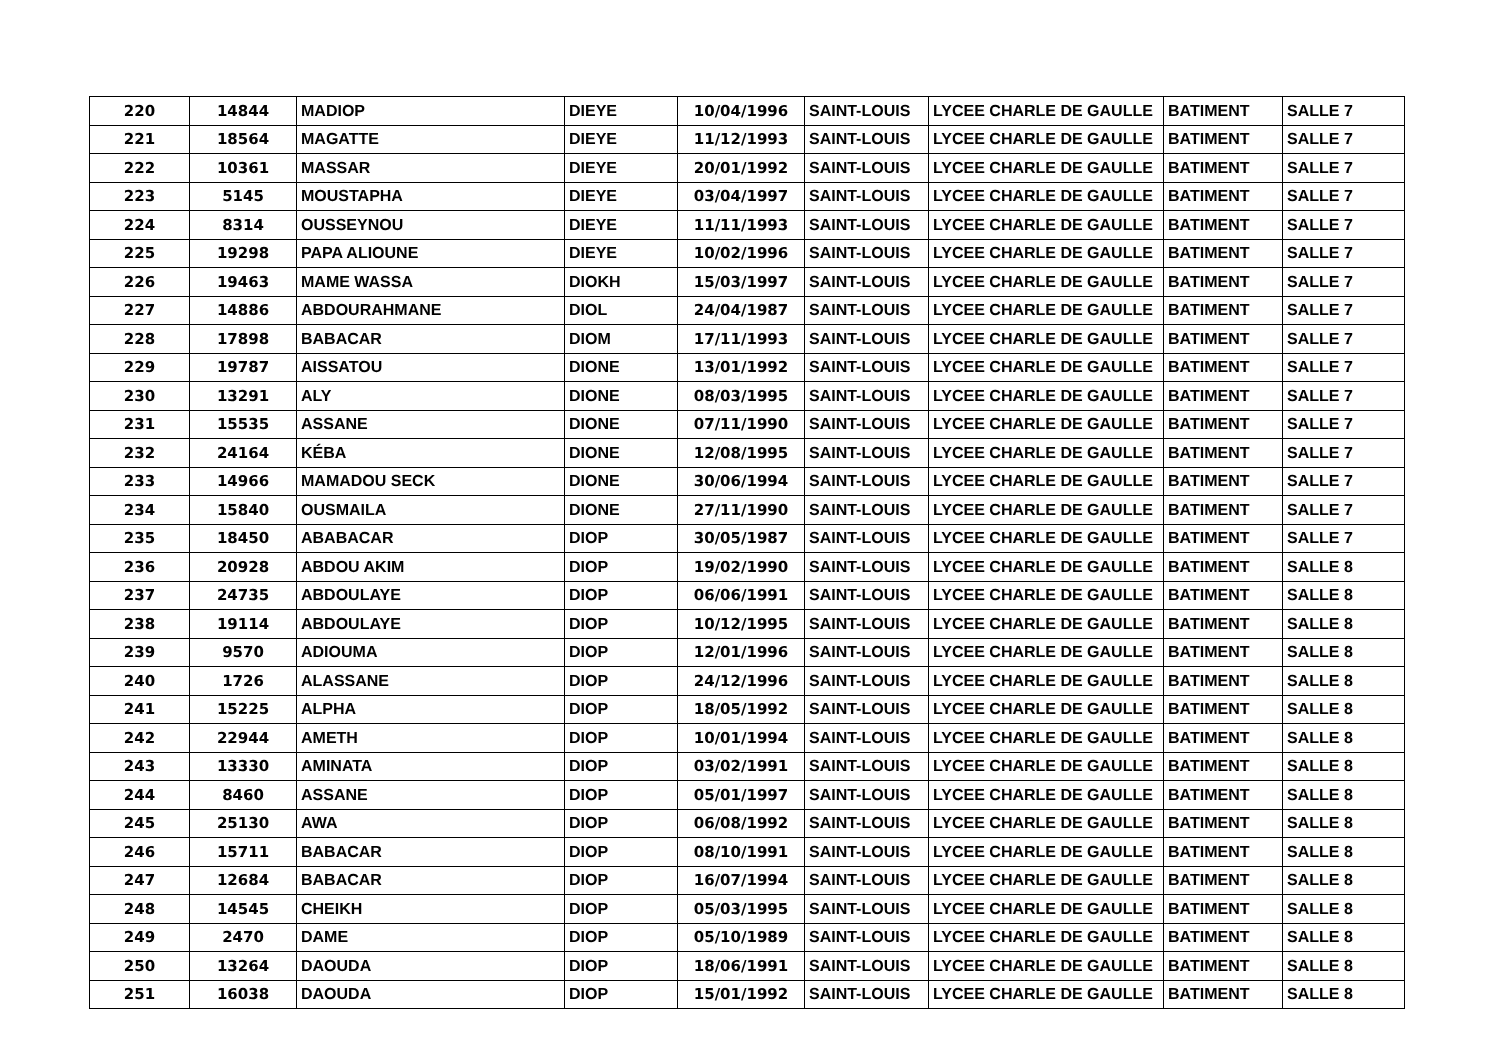| 220 | 14844 | MADIOP | DIEYE | 10/04/1996 | SAINT-LOUIS | LYCEE CHARLE DE GAULLE | BATIMENT | SALLE 7 |
| 221 | 18564 | MAGATTE | DIEYE | 11/12/1993 | SAINT-LOUIS | LYCEE CHARLE DE GAULLE | BATIMENT | SALLE 7 |
| 222 | 10361 | MASSAR | DIEYE | 20/01/1992 | SAINT-LOUIS | LYCEE CHARLE DE GAULLE | BATIMENT | SALLE 7 |
| 223 | 5145 | MOUSTAPHA | DIEYE | 03/04/1997 | SAINT-LOUIS | LYCEE CHARLE DE GAULLE | BATIMENT | SALLE 7 |
| 224 | 8314 | OUSSEYNOU | DIEYE | 11/11/1993 | SAINT-LOUIS | LYCEE CHARLE DE GAULLE | BATIMENT | SALLE 7 |
| 225 | 19298 | PAPA ALIOUNE | DIEYE | 10/02/1996 | SAINT-LOUIS | LYCEE CHARLE DE GAULLE | BATIMENT | SALLE 7 |
| 226 | 19463 | MAME WASSA | DIOKH | 15/03/1997 | SAINT-LOUIS | LYCEE CHARLE DE GAULLE | BATIMENT | SALLE 7 |
| 227 | 14886 | ABDOURAHMANE | DIOL | 24/04/1987 | SAINT-LOUIS | LYCEE CHARLE DE GAULLE | BATIMENT | SALLE 7 |
| 228 | 17898 | BABACAR | DIOM | 17/11/1993 | SAINT-LOUIS | LYCEE CHARLE DE GAULLE | BATIMENT | SALLE 7 |
| 229 | 19787 | AISSATOU | DIONE | 13/01/1992 | SAINT-LOUIS | LYCEE CHARLE DE GAULLE | BATIMENT | SALLE 7 |
| 230 | 13291 | ALY | DIONE | 08/03/1995 | SAINT-LOUIS | LYCEE CHARLE DE GAULLE | BATIMENT | SALLE 7 |
| 231 | 15535 | ASSANE | DIONE | 07/11/1990 | SAINT-LOUIS | LYCEE CHARLE DE GAULLE | BATIMENT | SALLE 7 |
| 232 | 24164 | KÉBA | DIONE | 12/08/1995 | SAINT-LOUIS | LYCEE CHARLE DE GAULLE | BATIMENT | SALLE 7 |
| 233 | 14966 | MAMADOU SECK | DIONE | 30/06/1994 | SAINT-LOUIS | LYCEE CHARLE DE GAULLE | BATIMENT | SALLE 7 |
| 234 | 15840 | OUSMAILA | DIONE | 27/11/1990 | SAINT-LOUIS | LYCEE CHARLE DE GAULLE | BATIMENT | SALLE 7 |
| 235 | 18450 | ABABACAR | DIOP | 30/05/1987 | SAINT-LOUIS | LYCEE CHARLE DE GAULLE | BATIMENT | SALLE 7 |
| 236 | 20928 | ABDOU AKIM | DIOP | 19/02/1990 | SAINT-LOUIS | LYCEE CHARLE DE GAULLE | BATIMENT | SALLE 8 |
| 237 | 24735 | ABDOULAYE | DIOP | 06/06/1991 | SAINT-LOUIS | LYCEE CHARLE DE GAULLE | BATIMENT | SALLE 8 |
| 238 | 19114 | ABDOULAYE | DIOP | 10/12/1995 | SAINT-LOUIS | LYCEE CHARLE DE GAULLE | BATIMENT | SALLE 8 |
| 239 | 9570 | ADIOUMA | DIOP | 12/01/1996 | SAINT-LOUIS | LYCEE CHARLE DE GAULLE | BATIMENT | SALLE 8 |
| 240 | 1726 | ALASSANE | DIOP | 24/12/1996 | SAINT-LOUIS | LYCEE CHARLE DE GAULLE | BATIMENT | SALLE 8 |
| 241 | 15225 | ALPHA | DIOP | 18/05/1992 | SAINT-LOUIS | LYCEE CHARLE DE GAULLE | BATIMENT | SALLE 8 |
| 242 | 22944 | AMETH | DIOP | 10/01/1994 | SAINT-LOUIS | LYCEE CHARLE DE GAULLE | BATIMENT | SALLE 8 |
| 243 | 13330 | AMINATA | DIOP | 03/02/1991 | SAINT-LOUIS | LYCEE CHARLE DE GAULLE | BATIMENT | SALLE 8 |
| 244 | 8460 | ASSANE | DIOP | 05/01/1997 | SAINT-LOUIS | LYCEE CHARLE DE GAULLE | BATIMENT | SALLE 8 |
| 245 | 25130 | AWA | DIOP | 06/08/1992 | SAINT-LOUIS | LYCEE CHARLE DE GAULLE | BATIMENT | SALLE 8 |
| 246 | 15711 | BABACAR | DIOP | 08/10/1991 | SAINT-LOUIS | LYCEE CHARLE DE GAULLE | BATIMENT | SALLE 8 |
| 247 | 12684 | BABACAR | DIOP | 16/07/1994 | SAINT-LOUIS | LYCEE CHARLE DE GAULLE | BATIMENT | SALLE 8 |
| 248 | 14545 | CHEIKH | DIOP | 05/03/1995 | SAINT-LOUIS | LYCEE CHARLE DE GAULLE | BATIMENT | SALLE 8 |
| 249 | 2470 | DAME | DIOP | 05/10/1989 | SAINT-LOUIS | LYCEE CHARLE DE GAULLE | BATIMENT | SALLE 8 |
| 250 | 13264 | DAOUDA | DIOP | 18/06/1991 | SAINT-LOUIS | LYCEE CHARLE DE GAULLE | BATIMENT | SALLE 8 |
| 251 | 16038 | DAOUDA | DIOP | 15/01/1992 | SAINT-LOUIS | LYCEE CHARLE DE GAULLE | BATIMENT | SALLE 8 |